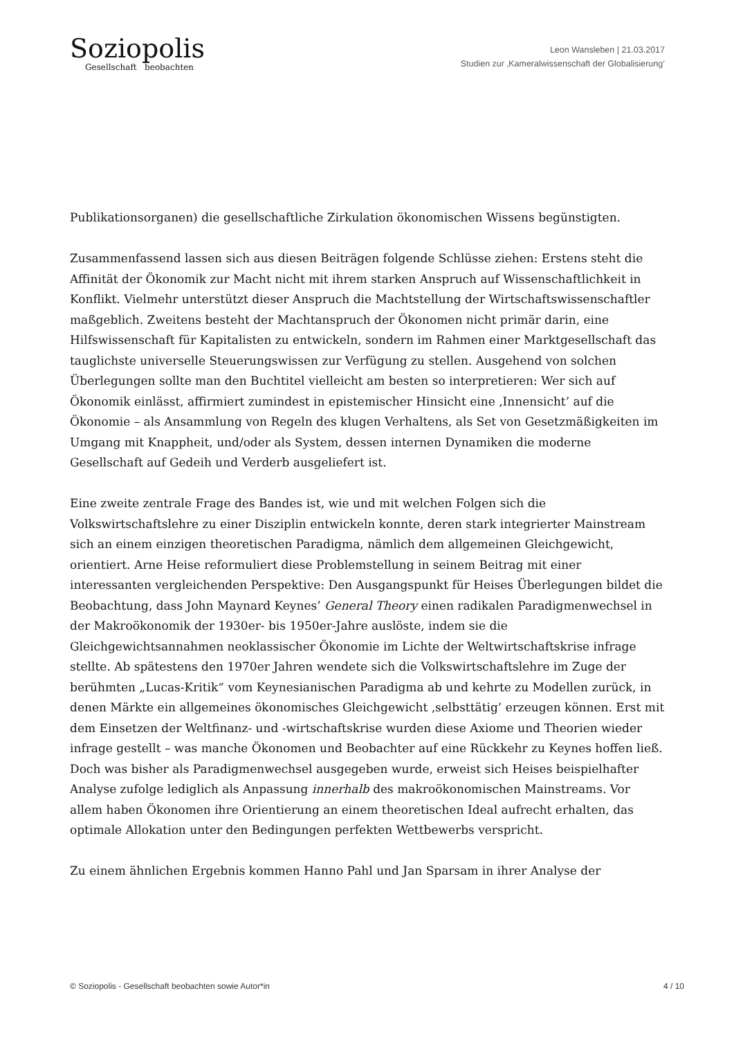Soziopolis
Gesellschaft beobachten
Leon Wansleben | 21.03.2017
Studien zur ‚Kameralwissenschaft der Globalisierung’
Publikationsorganen) die gesellschaftliche Zirkulation ökonomischen Wissens begünstigten.
Zusammenfassend lassen sich aus diesen Beiträgen folgende Schlüsse ziehen: Erstens steht die Affinität der Ökonomik zur Macht nicht mit ihrem starken Anspruch auf Wissenschaftlichkeit in Konflikt. Vielmehr unterstützt dieser Anspruch die Machtstellung der Wirtschaftswissenschaftler maßgeblich. Zweitens besteht der Machtanspruch der Ökonomen nicht primär darin, eine Hilfswissenschaft für Kapitalisten zu entwickeln, sondern im Rahmen einer Marktgesellschaft das tauglichste universelle Steuerungswissen zur Verfügung zu stellen. Ausgehend von solchen Überlegungen sollte man den Buchtitel vielleicht am besten so interpretieren: Wer sich auf Ökonomik einlässt, affirmiert zumindest in epistemischer Hinsicht eine ‚Innensicht’ auf die Ökonomie – als Ansammlung von Regeln des klugen Verhaltens, als Set von Gesetzmäßigkeiten im Umgang mit Knappheit, und/oder als System, dessen internen Dynamiken die moderne Gesellschaft auf Gedeih und Verderb ausgeliefert ist.
Eine zweite zentrale Frage des Bandes ist, wie und mit welchen Folgen sich die Volkswirtschaftslehre zu einer Disziplin entwickeln konnte, deren stark integrierter Mainstream sich an einem einzigen theoretischen Paradigma, nämlich dem allgemeinen Gleichgewicht, orientiert. Arne Heise reformuliert diese Problemstellung in seinem Beitrag mit einer interessanten vergleichenden Perspektive: Den Ausgangspunkt für Heises Überlegungen bildet die Beobachtung, dass John Maynard Keynes’ General Theory einen radikalen Paradigmenwechsel in der Makroökonomik der 1930er- bis 1950er-Jahre auslöste, indem sie die Gleichgewichtsannahmen neoklassischer Ökonomie im Lichte der Weltwirtschaftskrise infrage stellte. Ab spätestens den 1970er Jahren wendete sich die Volkswirtschaftslehre im Zuge der berühmten „Lucas-Kritik“ vom Keynesianischen Paradigma ab und kehrte zu Modellen zurück, in denen Märkte ein allgemeines ökonomisches Gleichgewicht ‚selbsttätig’ erzeugen können. Erst mit dem Einsetzen der Weltfinanz- und -wirtschaftskrise wurden diese Axiome und Theorien wieder infrage gestellt – was manche Ökonomen und Beobachter auf eine Rückkehr zu Keynes hoffen ließ. Doch was bisher als Paradigmenwechsel ausgegeben wurde, erweist sich Heises beispielhafter Analyse zufolge lediglich als Anpassung innerhalb des makroökonomischen Mainstreams. Vor allem haben Ökonomen ihre Orientierung an einem theoretischen Ideal aufrecht erhalten, das optimale Allokation unter den Bedingungen perfekten Wettbewerbs verspricht.
Zu einem ähnlichen Ergebnis kommen Hanno Pahl und Jan Sparsam in ihrer Analyse der
© Soziopolis - Gesellschaft beobachten sowie Autor*in 4 / 10